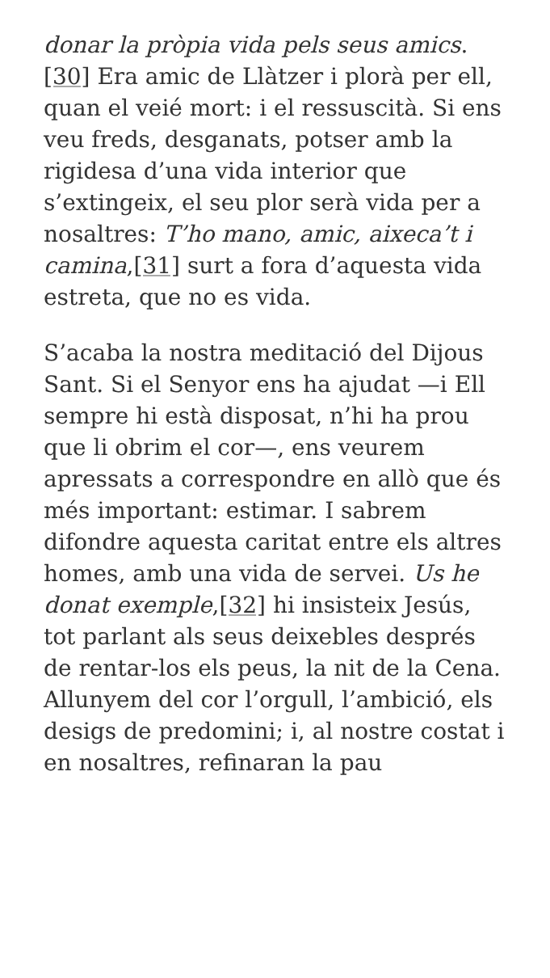donar la pròpia vida pels seus amics. [30] Era amic de Llàtzer i plorà per ell, quan el veié mort: i el ressuscità. Si ens veu freds, desganats, potser amb la rigidesa d’una vida interior que s’extingeix, el seu plor serà vida per a nosaltres: T’ho mano, amic, aixeca’t i camina,[31] surt a fora d’aquesta vida estreta, que no es vida.
S’acaba la nostra meditació del Dijous Sant. Si el Senyor ens ha ajudat —i Ell sempre hi està disposat, n’hi ha prou que li obrim el cor—, ens veurem apressats a correspondre en allò que és més important: estimar. I sabrem difondre aquesta caritat entre els altres homes, amb una vida de servei. Us he donat exemple,[32] hi insisteix Jesús, tot parlant als seus deixebles després de rentar-los els peus, la nit de la Cena. Allunyem del cor l’orgull, l’ambició, els desigs de predomini; i, al nostre costat i en nosaltres, refinaran la pau